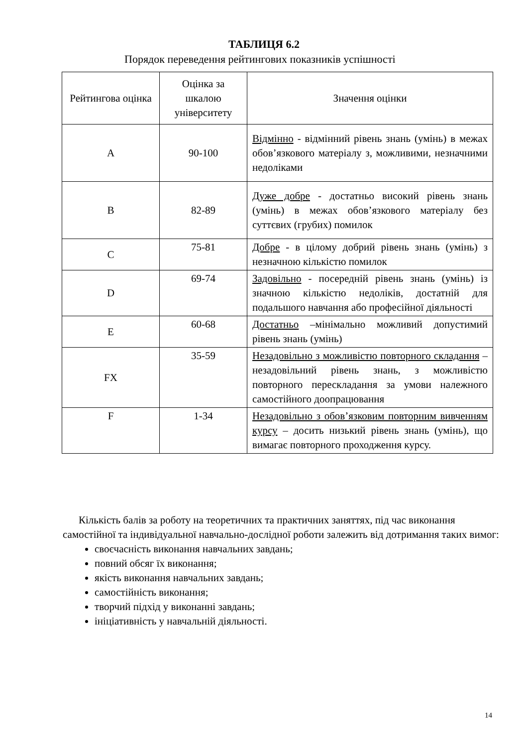ТАБЛИЦЯ 6.2
Порядок переведення рейтингових показників успішності
| Рейтингова оцінка | Оцінка за шкалою університету | Значення оцінки |
| --- | --- | --- |
| A | 90-100 | Відмінно - відмінний рівень знань (умінь) в межах обов’язкового матеріалу з, можливими, незначними недоліками |
| B | 82-89 | Дуже добре - достатньо високий рівень знань (умінь) в межах обов’язкового матеріалу без суттєвих (грубих) помилок |
| C | 75-81 | Добре - в цілому добрий рівень знань (умінь) з незначною кількістю помилок |
| D | 69-74 | Задовільно - посередній рівень знань (умінь) із значною кількістю недоліків, достатній для подальшого навчання або професійної діяльності |
| E | 60-68 | Достатньо –мінімально можливий допустимий рівень знань (умінь) |
| FX | 35-59 | Незадовільно з можливістю повторного складання – незадовільний рівень знань, з можливістю повторного перескладання за умови належного самостійного доопрацювання |
| F | 1-34 | Незадовільно з обов’язковим повторним вивченням курсу – досить низький рівень знань (умінь), що вимагає повторного проходження курсу. |
Кількість балів за роботу на теоретичних та практичних заняттях, під час виконання самостійної та індивідуальної навчально-дослідної роботи залежить від дотримання таких вимог:
своєчасність виконання навчальних завдань;
повний обсяг їх виконання;
якість виконання навчальних завдань;
самостійність виконання;
творчий підхід у виконанні завдань;
ініціативність у навчальній діяльності.
14